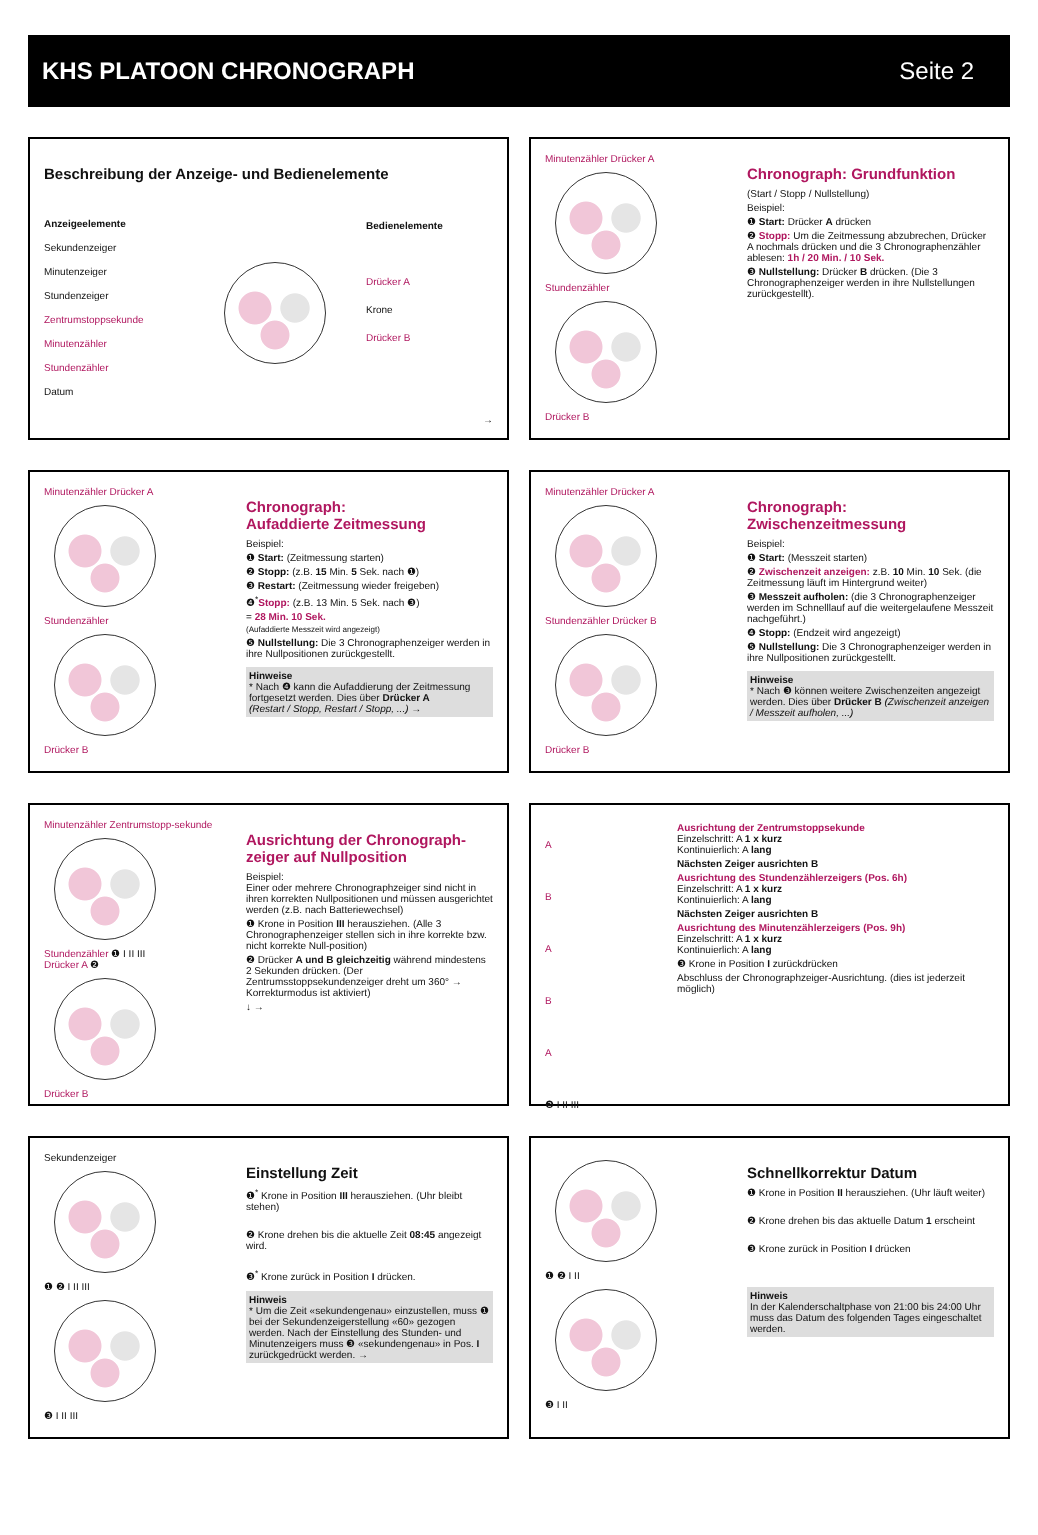KHS PLATOON CHRONOGRAPH Seite 2
Beschreibung der Anzeige- und Bedienelemente
Anzeigeelemente
Sekundenzeiger
Minutenzeiger
Stundenzeiger
Zentrumstoppsekunde
Minutenzähler
Stundenzähler
Datum
Bedienelemente
Drücker A
Krone
Drücker B
→
Minutenzähler Drücker A
Stundenzähler
Drücker B
Chronograph: Grundfunktion
(Start / Stopp / Nullstellung)
Beispiel:
❶ Start: Drücker A drücken
❷ Stopp: Um die Zeitmessung abzubrechen, Drücker A nochmals drücken und die 3 Chronographenzähler ablesen: 1h / 20 Min. / 10 Sek.
❸ Nullstellung: Drücker B drücken. (Die 3 Chronographenzeiger werden in ihre Nullstellungen zurückgestellt).
Minutenzähler Drücker A
Stundenzähler
Drücker B
Chronograph:
Aufaddierte Zeitmessung
Beispiel:
❶ Start: (Zeitmessung starten)
❷ Stopp: (z.B. 15 Min. 5 Sek. nach ❶)
❸ Restart: (Zeitmessung wieder freigeben)
❹<sup>*</sup>Stopp: (z.B. 13 Min. 5 Sek. nach ❸)
= 28 Min. 10 Sek.
(Aufaddierte Messzeit wird angezeigt)
❺ Nullstellung: Die 3 Chronographenzeiger werden in ihre Nullpositionen zurückgestellt.
Hinweise
* Nach ❹ kann die Aufaddierung der Zeitmessung fortgesetzt werden. Dies über Drücker A
(Restart / Stopp, Restart / Stopp, ...) →
Minutenzähler Drücker A
Stundenzähler Drücker B
Drücker B
Chronograph:
Zwischenzeitmessung
Beispiel:
❶ Start: (Messzeit starten)
❷ Zwischenzeit anzeigen: z.B. 10 Min. 10 Sek. (die Zeitmessung läuft im Hintergrund weiter)
❸ Messzeit aufholen: (die 3 Chronographenzeiger werden im Schnelllauf auf die weitergelaufene Messzeit nachgeführt.)
❹ Stopp: (Endzeit wird angezeigt)
❺ Nullstellung: Die 3 Chronographenzeiger werden in ihre Nullpositionen zurückgestellt.
Hinweise
* Nach ❸ können weitere Zwischenzeiten angezeigt werden. Dies über Drücker B (Zwischenzeit anzeigen / Messzeit aufholen, ...)
Minutenzähler Zentrumstopp-sekunde
Stundenzähler ❶ I II III
Drücker A ❷
Drücker B
Ausrichtung der Chronograph-zeiger auf Nullposition
Beispiel:
Einer oder mehrere Chronographzeiger sind nicht in ihren korrekten Nullpositionen und müssen ausgerichtet werden (z.B. nach Batteriewechsel)
❶ Krone in Position III herausziehen. (Alle 3 Chronographenzeiger stellen sich in ihre korrekte bzw. nicht korrekte Null-position)
❷ Drücker A und B gleichzeitig während mindestens 2 Sekunden drücken. (Der Zentrumsstoppsekundenzeiger dreht um 360° → Korrekturmodus ist aktiviert)
↓ →
A
B
A
B
A
❸ I II III
Ausrichtung der Zentrumstoppsekunde
Einzelschritt: A 1 x kurz
Kontinuierlich: A lang
Nächsten Zeiger ausrichten B
Ausrichtung des Stundenzählerzeigers (Pos. 6h)
Einzelschritt: A 1 x kurz
Kontinuierlich: A lang
Nächsten Zeiger ausrichten B
Ausrichtung des Minutenzählerzeigers (Pos. 9h)
Einzelschritt: A 1 x kurz
Kontinuierlich: A lang
❸ Krone in Position I zurückdrücken
Abschluss der Chronographzeiger-Ausrichtung. (dies ist jederzeit möglich)
Sekundenzeiger
❶ ❷ I II III
❸ I II III
Einstellung Zeit
❶<sup>*</sup> Krone in Position III herausziehen. (Uhr bleibt stehen)
❷ Krone drehen bis die aktuelle Zeit 08:45 angezeigt wird.
❸<sup>*</sup> Krone zurück in Position I drücken.
Hinweis
* Um die Zeit «sekundengenau» einzustellen, muss ❶ bei der Sekundenzeigerstellung «60» gezogen werden. Nach der Einstellung des Stunden- und Minutenzeigers muss ❸ «sekundengenau» in Pos. I zurückgedrückt werden. →
❶ ❷ I II
❸ I II
Schnellkorrektur Datum
❶ Krone in Position II herausziehen. (Uhr läuft weiter)
❷ Krone drehen bis das aktuelle Datum 1 erscheint
❸ Krone zurück in Position I drücken
Hinweis
In der Kalenderschaltphase von 21:00 bis 24:00 Uhr muss das Datum des folgenden Tages eingeschaltet werden.